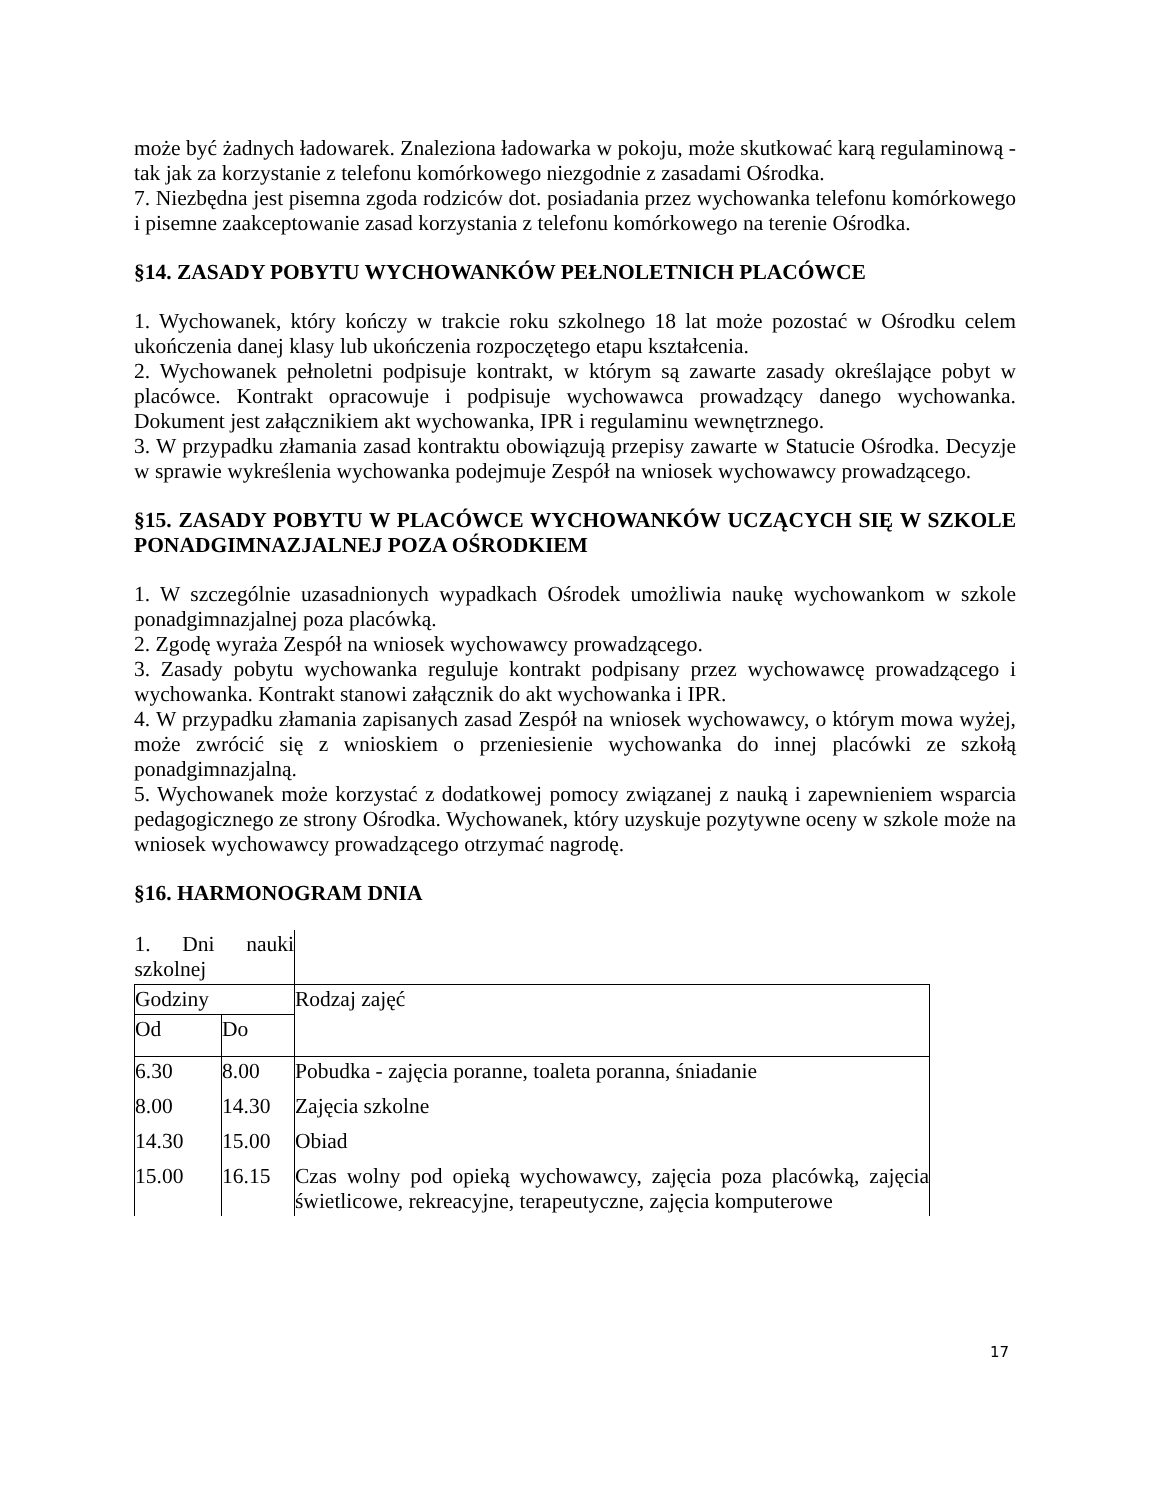może być żadnych ładowarek. Znaleziona ładowarka w pokoju, może skutkować karą regulaminową - tak jak za korzystanie z telefonu komórkowego niezgodnie z zasadami Ośrodka.
7. Niezbędna jest pisemna zgoda rodziców dot. posiadania przez wychowanka telefonu komórkowego i pisemne zaakceptowanie zasad korzystania z telefonu komórkowego na terenie Ośrodka.
§14. ZASADY POBYTU WYCHOWANKÓW PEŁNOLETNICH PLACÓWCE
1. Wychowanek, który kończy w trakcie roku szkolnego 18 lat może pozostać w Ośrodku celem ukończenia danej klasy lub ukończenia rozpoczętego etapu kształcenia.
2. Wychowanek pełnoletni podpisuje kontrakt, w którym są zawarte zasady określające pobyt w placówce. Kontrakt opracowuje i podpisuje wychowawca prowadzący danego wychowanka. Dokument jest załącznikiem akt wychowanka, IPR i regulaminu wewnętrznego.
3. W przypadku złamania zasad kontraktu obowiązują przepisy zawarte w Statucie Ośrodka. Decyzje w sprawie wykreślenia wychowanka podejmuje Zespół na wniosek wychowawcy prowadzącego.
§15. ZASADY POBYTU W PLACÓWCE WYCHOWANKÓW UCZĄCYCH SIĘ W SZKOLE PONADGIMNAZJALNEJ POZA OŚRODKIEM
1. W szczególnie uzasadnionych wypadkach Ośrodek umożliwia naukę wychowankom w szkole ponadgimnazjalnej poza placówką.
2. Zgodę wyraża Zespół na wniosek wychowawcy prowadzącego.
3. Zasady pobytu wychowanka reguluje kontrakt podpisany przez wychowawcę prowadzącego i wychowanka. Kontrakt stanowi załącznik do akt wychowanka i IPR.
4. W przypadku złamania zapisanych zasad Zespół na wniosek wychowawcy, o którym mowa wyżej, może zwrócić się z wnioskiem o przeniesienie wychowanka do innej placówki ze szkołą ponadgimnazjalną.
5. Wychowanek może korzystać z dodatkowej pomocy związanej z nauką i zapewnieniem wsparcia pedagogicznego ze strony Ośrodka. Wychowanek, który uzyskuje pozytywne oceny w szkole może na wniosek wychowawcy prowadzącego otrzymać nagrodę.
§16. HARMONOGRAM DNIA
| 1. Dni nauki szkolnej | | |
| Godziny | | Rodzaj zajęć |
| Od | Do | |
| 6.30 | 8.00 | Pobudka - zajęcia poranne, toaleta poranna, śniadanie |
| 8.00 | 14.30 | Zajęcia szkolne |
| 14.30 | 15.00 | Obiad |
| 15.00 | 16.15 | Czas wolny pod opieką wychowawcy, zajęcia poza placówką, zajęcia świetlicowe, rekreacyjne, terapeutyczne, zajęcia komputerowe |
17